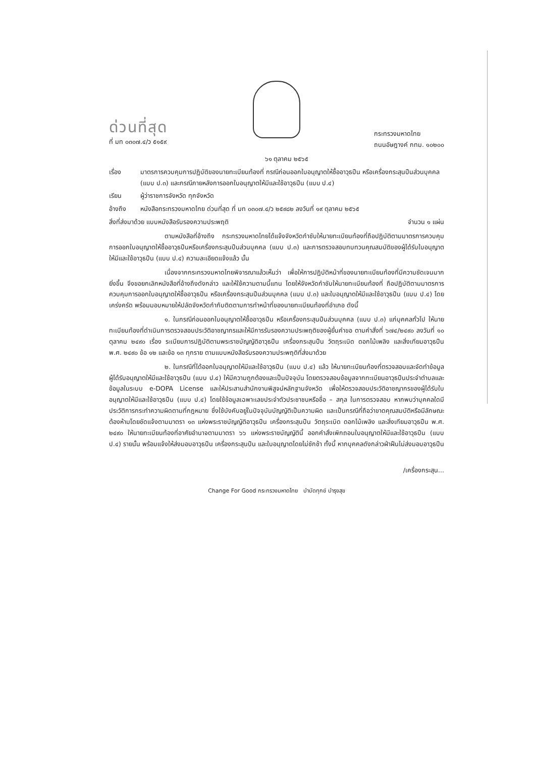ด่วนที่สุด
ที่ มท ๐๓๐๗.๔/ว ๕๑๕๙
กระทรวงมหาดไทย
ถนนอัษฎางค์ กทม. ๑๐๒๐๐
๖๑ ตุลาคม ๒๕๖๕
เรื่อง มาตรการควบคุมการปฏิบัติของนายทะเบียนท้องที่ กรณีก่อนออกใบอนุญาตให้ซื้ออาวุธปืน หรือเครื่องกระสุนปืนส่วนบุคคล (แบบ ป.๓) และกรณีภายหลังการออกใบอนุญาตให้มีและใช้อาวุธปืน (แบบ ป.๔)
เรียน ผู้ว่าราชการจังหวัด ทุกจังหวัด
อ้างถึง หนังสือกระทรวงมหาดไทย ด่วนที่สุด ที่ มท ๐๓๐๗.๔/ว ๒๕๙๘๒ ลงวันที่ ๑๙ ตุลาคม ๒๕๖๕
สิ่งที่ส่งมาด้วย แบบหนังสือรับรองความประพฤติ จำนวน ๑ แผ่น
ตามหนังสือที่อ้างถึง กระทรวงมหาดไทยได้แจ้งจังหวัดกำชับให้นายทะเบียนท้องที่ถือปฏิบัติตามมาตรการควบคุมการออกใบอนุญาตให้ซื้ออาวุธปืนหรือเครื่องกระสุนปืนส่วนบุคคล (แบบ ป.๓) และการตรวจสอบทบทวนคุณสมบัติของผู้ได้รับใบอนุญาตให้มีและใช้อาวุธปืน (แบบ ป.๔) ความละเอียดแจ้งแล้ว นั้น
เนื่องจากกระทรวงมหาดไทยพิจารณาแล้วเห็นว่า เพื่อให้การปฏิบัติหน้าที่ของนายทะเบียนท้องที่มีความชัดเจนมากยิ่งขึ้น จึงขอยกเลิกหนังสือที่อ้างถึงดังกล่าว และให้ใช้ความตามนี้แทน โดยให้จังหวัดกำชับให้นายทะเบียนท้องที่ ถือปฏิบัติตามมาตรการควบคุมการออกใบอนุญาตให้ซื้ออาวุธปืน หรือเครื่องกระสุนปืนส่วนบุคคล (แบบ ป.๓) และใบอนุญาตให้มีและใช้อาวุธปืน (แบบ ป.๔) โดยเคร่งครัด พร้อมมอบหมายให้ปลัดจังหวัดกำกับติดตามการทำหน้าที่ของนายทะเบียนท้องที่อำเภอ ดังนี้
๑. ในกรณีก่อนออกใบอนุญาตให้ซื้ออาวุธปืน หรือเครื่องกระสุนปืนส่วนบุคคล (แบบ ป.๓) แก่บุคคลทั่วไป ให้นายทะเบียนท้องที่ดำเนินการตรวจสอบประวัติอาชญากรและให้มีการรับรองความประพฤติของผู้ยื่นคำขอ ตามคำสั่งที่ ๖๗๔/๒๔๙๐ ลงวันที่ ๑๐ ตุลาคม ๒๔๙๐ เรื่อง ระเบียบการปฏิบัติตามพระราชบัญญัติอาวุธปืน เครื่องกระสุนปืน วัตถุระเบิด ดอกไม้เพลิง และสิ่งเทียมอาวุธปืน พ.ศ. ๒๔๙๐ ข้อ ๑๒ และข้อ ๑๓ ทุกราย ตามแบบหนังสือรับรองความประพฤติที่ส่งมาด้วย
๒. ในกรณีที่ได้ออกใบอนุญาตให้มีและใช้อาวุธปืน (แบบ ป.๔) แล้ว ให้นายทะเบียนท้องที่ตรวจสอบและจัดทำข้อมูลผู้ได้รับอนุญาตให้มีและใช้อาวุธปืน (แบบ ป.๔) ให้มีความถูกต้องและเป็นปัจจุบัน โดยตรวจสอบข้อมูลจากทะเบียนอาวุธปืนประจำตำบลและข้อมูลในระบบ e-DOPA License และให้ประสานสำนักงานพิสูจน์หลักฐานจังหวัด เพื่อให้ตรวจสอบประวัติอาชญากรของผู้ได้รับใบอนุญาตให้มีและใช้อาวุธปืน (แบบ ป.๔) โดยใช้ข้อมูลเฉพาะเลขประจำตัวประชาชนหรือชื่อ – สกุล ในการตรวจสอบ หากพบว่าบุคคลใดมีประวัติการกระทำความผิดตามที่กฎหมาย ซึ่งใช้บังคับอยู่ในปัจจุบันบัญญัติเป็นความผิด และเป็นกรณีที่ถือว่าขาดคุณสมบัติหรือมีลักษณะต้องห้ามโดยชัดแจ้งตามมาตรา ๑๓ แห่งพระราชบัญญัติอาวุธปืน เครื่องกระสุนปืน วัตถุระเบิด ดอกไม้เพลิง และสิ่งเทียมอาวุธปืน พ.ศ. ๒๔๙๐ ให้นายทะเบียนท้องที่อาศัยอำนาจตามมาตรา ๖๖ แห่งพระราชบัญญัตินี้ ออกคำสั่งเพิกถอนใบอนุญาตให้มีและใช้อาวุธปืน (แบบ ป.๔) รายนั้น พร้อมแจ้งให้ส่งมอบอาวุธปืน เครื่องกระสุนปืน และใบอนุญาตโดยไม่ชักช้า ทั้งนี้ หากบุคคลดังกล่าวฝ่าฝืนไม่ส่งมอบอาวุธปืน
/เครื่องกระสุน...
Change For Good กระทรวงมหาดไทย บำบัดทุกข์ บำรุงสุข